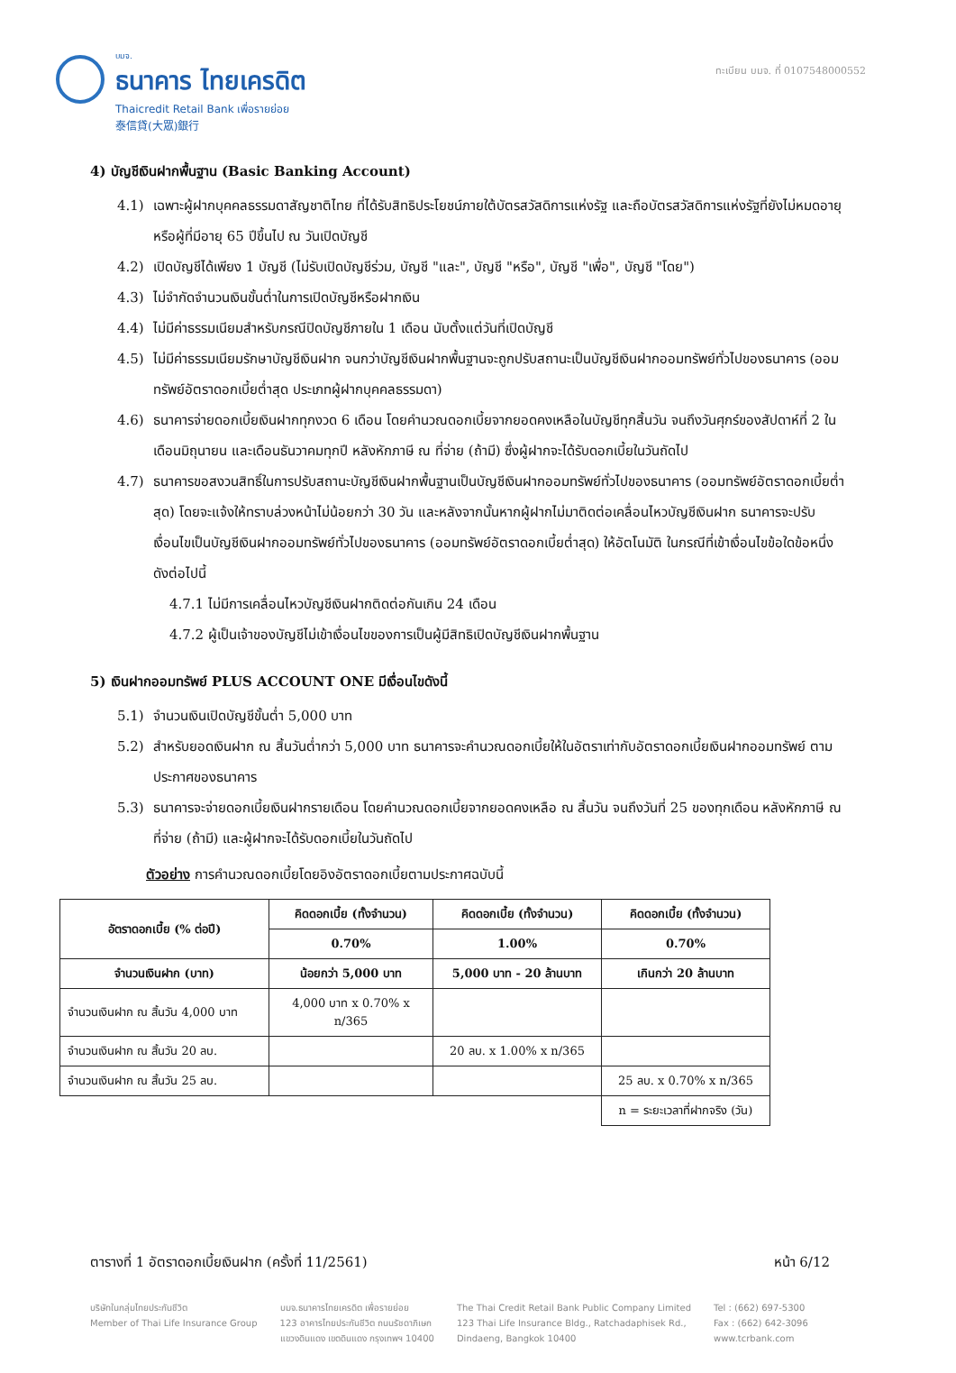บมจ.
ธนาคาร ไทยเครดิต
Thaicredit Retail Bank เพื่อรายย่อย
泰信貸(大眾)銀行
ทะเบียน บมจ. ที่ 0107548000552
4) บัญชีเงินฝากพื้นฐาน (Basic Banking Account)
4.1) เฉพาะผู้ฝากบุคคลธรรมดาสัญชาติไทย ที่ได้รับสิทธิประโยชน์ภายใต้บัตรสวัสดิการแห่งรัฐ และถือบัตรสวัสดิการแห่งรัฐที่ยังไม่หมดอายุ หรือผู้ที่มีอายุ 65 ปีขึ้นไป ณ วันเปิดบัญชี
4.2) เปิดบัญชีได้เพียง 1 บัญชี (ไม่รับเปิดบัญชีร่วม, บัญชี "และ", บัญชี "หรือ", บัญชี "เพื่อ", บัญชี "โดย")
4.3) ไม่จำกัดจำนวนเงินขั้นต่ำในการเปิดบัญชีหรือฝากเงิน
4.4) ไม่มีค่าธรรมเนียมสำหรับกรณีปิดบัญชีภายใน 1 เดือน นับตั้งแต่วันที่เปิดบัญชี
4.5) ไม่มีค่าธรรมเนียมรักษาบัญชีเงินฝาก จนกว่าบัญชีเงินฝากพื้นฐานจะถูกปรับสถานะเป็นบัญชีเงินฝากออมทรัพย์ทั่วไปของธนาคาร (ออมทรัพย์อัตราดอกเบี้ยต่ำสุด ประเภทผู้ฝากบุคคลธรรมดา)
4.6) ธนาคารจ่ายดอกเบี้ยเงินฝากทุกงวด 6 เดือน โดยคำนวณดอกเบี้ยจากยอดคงเหลือในบัญชีทุกสิ้นวัน จนถึงวันศุกร์ของสัปดาห์ที่ 2 ในเดือนมิถุนายน และเดือนธันวาคมทุกปี หลังหักภาษี ณ ที่จ่าย (ถ้ามี) ซึ่งผู้ฝากจะได้รับดอกเบี้ยในวันถัดไป
4.7) ธนาคารขอสงวนสิทธิ์ในการปรับสถานะบัญชีเงินฝากพื้นฐานเป็นบัญชีเงินฝากออมทรัพย์ทั่วไปของธนาคาร (ออมทรัพย์อัตราดอกเบี้ยต่ำสุด) โดยจะแจ้งให้ทราบล่วงหน้าไม่น้อยกว่า 30 วัน และหลังจากนั้นหากผู้ฝากไม่มาติดต่อเคลื่อนไหวบัญชีเงินฝาก ธนาคารจะปรับเงื่อนไขเป็นบัญชีเงินฝากออมทรัพย์ทั่วไปของธนาคาร (ออมทรัพย์อัตราดอกเบี้ยต่ำสุด) ให้อัตโนมัติ ในกรณีที่เข้าเงื่อนไขข้อใดข้อหนึ่ง ดังต่อไปนี้
4.7.1 ไม่มีการเคลื่อนไหวบัญชีเงินฝากติดต่อกันเกิน 24 เดือน
4.7.2 ผู้เป็นเจ้าของบัญชีไม่เข้าเงื่อนไขของการเป็นผู้มีสิทธิเปิดบัญชีเงินฝากพื้นฐาน
5) เงินฝากออมทรัพย์ PLUS ACCOUNT ONE มีเงื่อนไขดังนี้
5.1) จำนวนเงินเปิดบัญชีขั้นต่ำ 5,000 บาท
5.2) สำหรับยอดเงินฝาก ณ สิ้นวันต่ำกว่า 5,000 บาท ธนาคารจะคำนวณดอกเบี้ยให้ในอัตราเท่ากับอัตราดอกเบี้ยเงินฝากออมทรัพย์ ตามประกาศของธนาคาร
5.3) ธนาคารจะจ่ายดอกเบี้ยเงินฝากรายเดือน โดยคำนวณดอกเบี้ยจากยอดคงเหลือ ณ สิ้นวัน จนถึงวันที่ 25 ของทุกเดือน หลังหักภาษี ณ ที่จ่าย (ถ้ามี) และผู้ฝากจะได้รับดอกเบี้ยในวันถัดไป
ตัวอย่าง การคำนวณดอกเบี้ยโดยอิงอัตราดอกเบี้ยตามประกาศฉบับนี้
| อัตราดอกเบี้ย (% ต่อปี) | คิดดอกเบี้ย (ทั้งจำนวน) | คิดดอกเบี้ย (ทั้งจำนวน) | คิดดอกเบี้ย (ทั้งจำนวน) |
| --- | --- | --- | --- |
| | 0.70% | 1.00% | 0.70% |
| จำนวนเงินฝาก (บาท) | น้อยกว่า 5,000 บาท | 5,000 บาท - 20 ล้านบาท | เกินกว่า 20 ล้านบาท |
| จำนวนเงินฝาก ณ สิ้นวัน 4,000 บาท | 4,000 บาท x 0.70% x n/365 | | |
| จำนวนเงินฝาก ณ สิ้นวัน 20 ลบ. | | 20 ลบ. x 1.00% x n/365 | |
| จำนวนเงินฝาก ณ สิ้นวัน 25 ลบ. | | | 25 ลบ. x 0.70% x n/365 |
| | | | n = ระยะเวลาที่ฝากจริง (วัน) |
ตารางที่ 1 อัตราดอกเบี้ยเงินฝาก (ครั้งที่ 11/2561) หน้า 6/12
บริษัทในกลุ่มไทยประกันชีวิต
Member of Thai Life Insurance Group
บมจ.ธนาคารไทยเครดิต เพื่อรายย่อย
123 อาคารไทยประกันชีวิต ถนนรัชดาภิเษก
แขวงดินแดง เขตดินแดง กรุงเทพฯ 10400
The Thai Credit Retail Bank Public Company Limited
123 Thai Life Insurance Bldg., Ratchadaphisek Rd.,
Dindaeng, Bangkok 10400
Tel : (662) 697-5300
Fax : (662) 642-3096
www.tcrbank.com